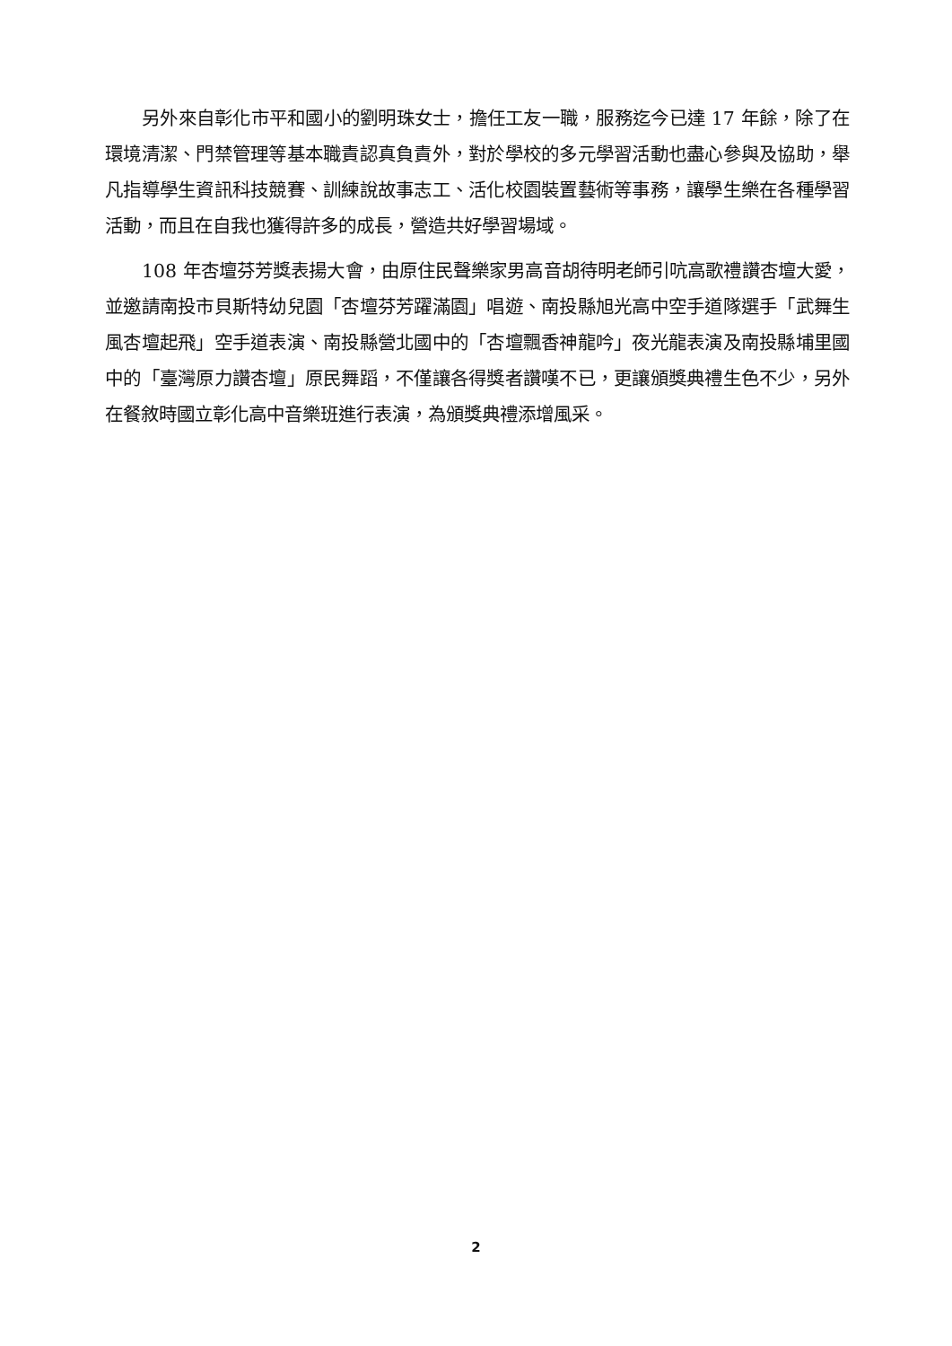另外來自彰化市平和國小的劉明珠女士，擔任工友一職，服務迄今已達 17 年餘，除了在環境清潔、門禁管理等基本職責認真負責外，對於學校的多元學習活動也盡心參與及協助，舉凡指導學生資訊科技競賽、訓練說故事志工、活化校園裝置藝術等事務，讓學生樂在各種學習活動，而且在自我也獲得許多的成長，營造共好學習場域。
108 年杏壇芬芳獎表揚大會，由原住民聲樂家男高音胡待明老師引吭高歌禮讚杏壇大愛，並邀請南投市貝斯特幼兒園「杏壇芬芳躍滿園」唱遊、南投縣旭光高中空手道隊選手「武舞生風杏壇起飛」空手道表演、南投縣營北國中的「杏壇飄香神龍吟」夜光龍表演及南投縣埔里國中的「臺灣原力讚杏壇」原民舞蹈，不僅讓各得獎者讚嘆不已，更讓頒獎典禮生色不少，另外在餐敘時國立彰化高中音樂班進行表演，為頒獎典禮添增風采。
2